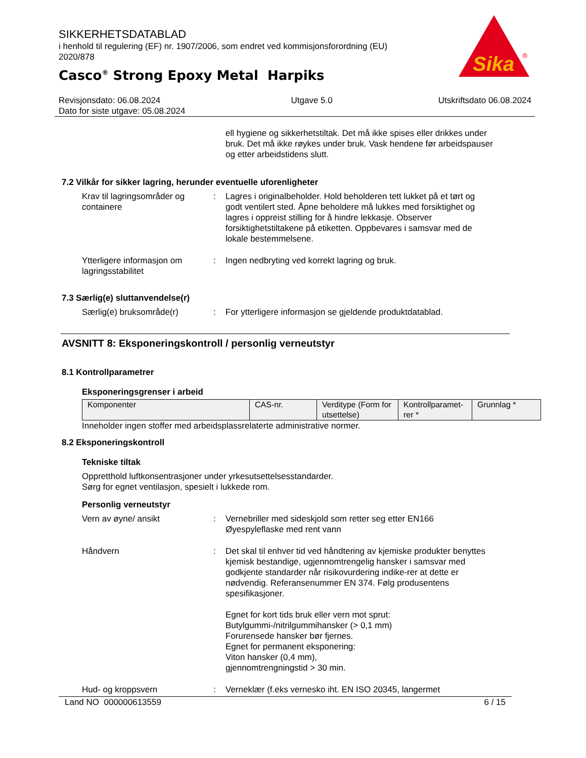SIKKERHETSDATABLAD
i henhold til regulering (EF) nr. 1907/2006, som endret ved kommisjonsforordning (EU) 2020/878
Casco<sup>®</sup> Strong Epoxy Metal Harpiks
Sika
®
Revisjonsdato: 06.08.2024
Dato for siste utgave: 05.08.2024
Utgave 5.0 Utskriftsdato 06.08.2024
ell hygiene og sikkerhetstiltak. Det må ikke spises eller drikkes under bruk. Det må ikke røykes under bruk. Vask hendene før arbeidspauser og etter arbeidstidens slutt.
7.2 Vilkår for sikker lagring, herunder eventuelle uforenligheter
Krav til lagringsområder og containere
: Lagres i originalbeholder. Hold beholderen tett lukket på et tørt og godt ventilert sted. Åpne beholdere må lukkes med forsiktighet og lagres i oppreist stilling for å hindre lekkasje. Observer forsiktighetstiltakene på etiketten. Oppbevares i samsvar med de lokale bestemmelsene.
Ytterligere informasjon om lagringsstabilitet
: Ingen nedbryting ved korrekt lagring og bruk.
7.3 Særlig(e) sluttanvendelse(r)
Særlig(e) bruksområde(r) : For ytterligere informasjon se gjeldende produktdatablad.
AVSNITT 8: Eksponeringskontroll / personlig verneutstyr
8.1 Kontrollparametrer
Eksponeringsgrenser i arbeid
| Komponenter | CAS-nr. | Verditype (Form for utsettelse) | Kontrollparamet-rer * | Grunnlag * |
Inneholder ingen stoffer med arbeidsplassrelaterte administrative normer.
8.2 Eksponeringskontroll
Tekniske tiltak
Oppretthold luftkonsentrasjoner under yrkesutsettelsesstandarder.
Sørg for egnet ventilasjon, spesielt i lukkede rom.
Personlig verneutstyr
Vern av øyne/ ansikt : Vernebriller med sideskjold som retter seg etter EN166
Øyespyleflaske med rent vann
Håndvern : Det skal til enhver tid ved håndtering av kjemiske produkter benyttes kjemisk bestandige, ugjennomtrengelig hansker i samsvar med godkjente standarder når risikovurdering indike-rer at dette er nødvendig. Referansenummer EN 374. Følg produsentens spesifikasjoner.
Egnet for kort tids bruk eller vern mot sprut:
Butylgummi-/nitrilgummihansker (> 0,1 mm)
Forurensede hansker bør fjernes.
Egnet for permanent eksponering:
Viton hansker (0,4 mm),
gjennomtrengningstid > 30 min.
Hud- og kroppsvern : Verneklær (f.eks vernesko iht. EN ISO 20345, langermet
Land NO 000000613559 6 / 15